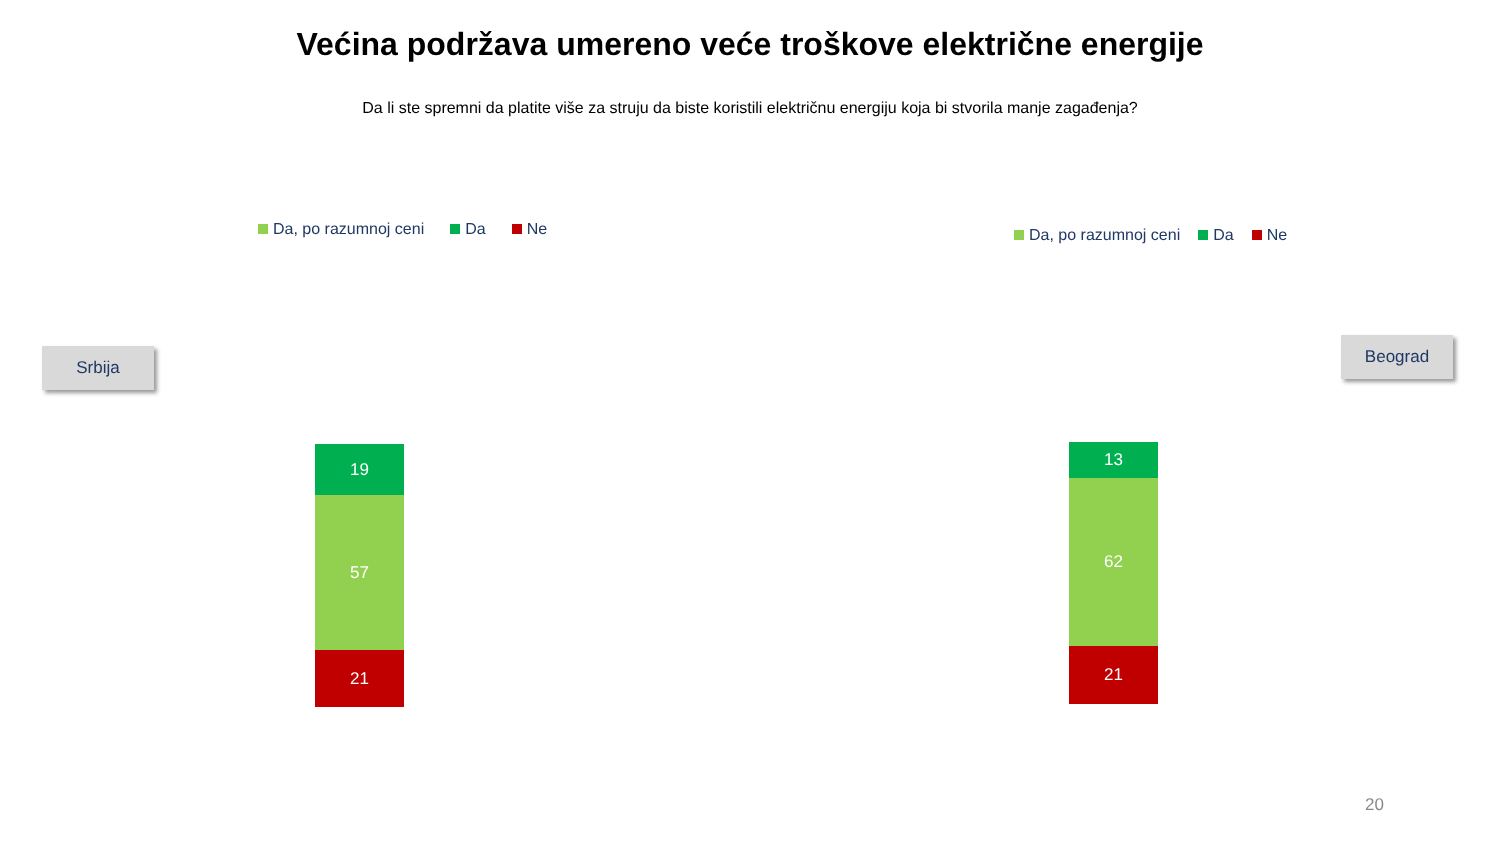Većina podržava umereno veće troškove električne energije
Da li ste spremni da platite više za struju da biste koristili električnu energiju koja bi stvorila manje zagađenja?
Da, po razumnoj ceni Da Ne Da, po razumnoj ceni Da Ne
Srbija
Beograd
19
57
21
13
62
21
20